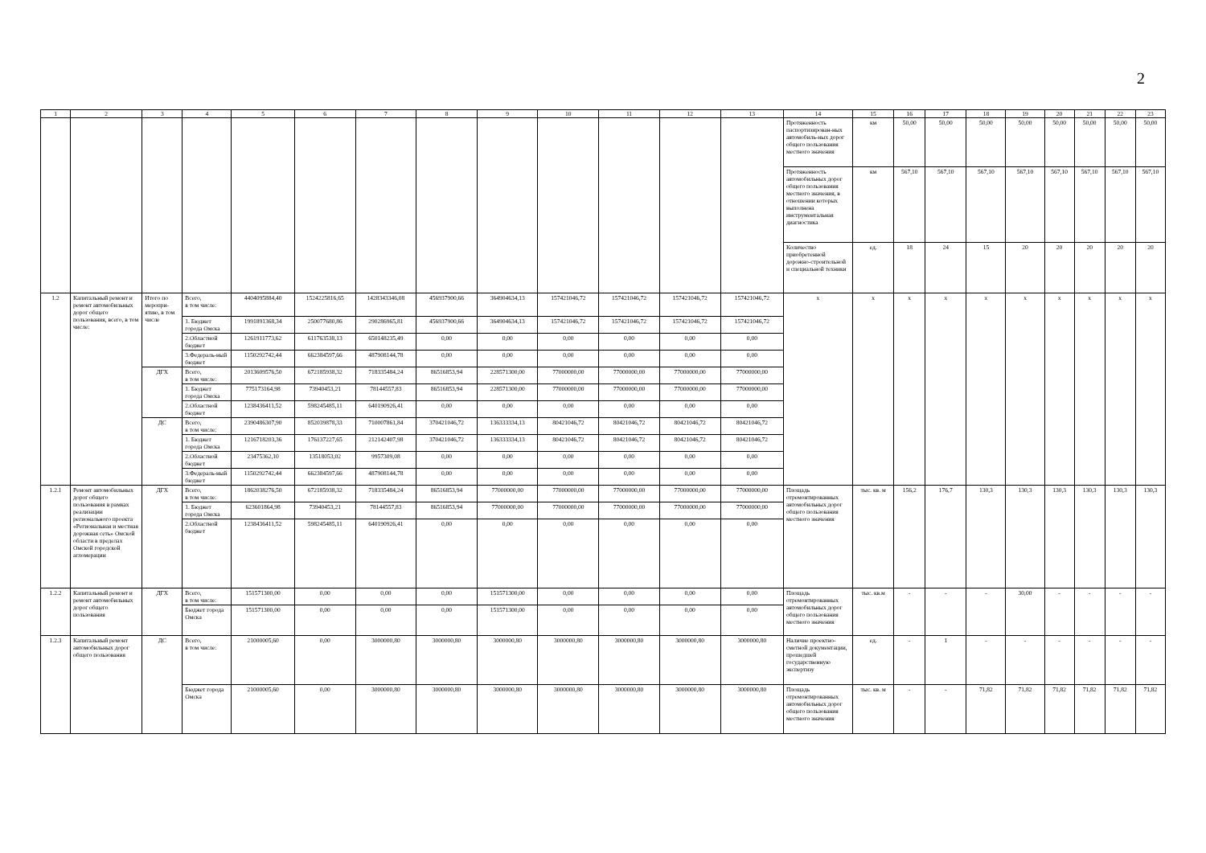2
| 1 | 2 | 3 | 4 | 5 | 6 | 7 | 8 | 9 | 10 | 11 | 12 | 13 | 14 | 15 | 16 | 17 | 18 | 19 | 20 | 21 | 22 | 23 |
| --- | --- | --- | --- | --- | --- | --- | --- | --- | --- | --- | --- | --- | --- | --- | --- | --- | --- | --- | --- | --- | --- | --- |
| | | | | | | | | | | | | | Протяженность паспортизирован-ных автомобиль-ных дорог общего пользования местного значения | км | 50,00 | 50,00 | 50,00 | 50,00 | 50,00 | 50,00 | 50,00 | 50,00 |
| | | | | | | | | | | | | | Протяженность автомобильных дорог общего пользования местного значения, в отношении которых выполнена инструментальная диагностика | км | 567,10 | 567,10 | 567,10 | 567,10 | 567,10 | 567,10 | 567,10 | 567,10 |
| | | | | | | | | | | | | | Количество приобретенной дорожно-строительной и специальной техники | ед. | 18 | 24 | 15 | 20 | 20 | 20 | 20 | 20 |
| 1.2 | Капитальный ремонт и ремонт автомобильных дорог общего пользования, всего, в том числе: | Итого по меропри-ятию, в том числе | Всего, в том числе: | 4404095884,40 | 1524225816,65 | 1428343346,08 | 456937900,66 | 364904634,13 | 157421046,72 | 157421046,72 | 157421046,72 | 157421046,72 | x | x | x | x | x | x | x | x | x | x |
| | | | 1. Бюджет города Омска | 1991891368,34 | 250077680,86 | 290286965,81 | 456937900,66 | 364904634,13 | 157421046,72 | 157421046,72 | 157421046,72 | 157421046,72 | | | | | | | | | | |
| | | | 2.Областной бюджет | 1261911773,62 | 611763538,13 | 650148235,49 | 0,00 | 0,00 | 0,00 | 0,00 | 0,00 | 0,00 | | | | | | | | | | |
| | | | 3.Федераль-ный бюджет | 1150292742,44 | 662384597,66 | 487908144,78 | 0,00 | 0,00 | 0,00 | 0,00 | 0,00 | 0,00 | | | | | | | | | | |
| | | ДГХ | Всего, в том числе: | 2013609576,50 | 672185938,32 | 718335484,24 | 86516853,94 | 228571300,00 | 77000000,00 | 77000000,00 | 77000000,00 | 77000000,00 | | | | | | | | | | |
| | | | 1. Бюджет города Омска | 775173164,98 | 73940453,21 | 78144557,83 | 86516853,94 | 228571300,00 | 77000000,00 | 77000000,00 | 77000000,00 | 77000000,00 | | | | | | | | | | |
| | | | 2.Областной бюджет | 1238436411,52 | 598245485,11 | 640190926,41 | 0,00 | 0,00 | 0,00 | 0,00 | 0,00 | 0,00 | | | | | | | | | | |
| | | ДС | Всего, в том числе: | 2390486307,90 | 852039878,33 | 710007861,84 | 370421046,72 | 136333334,13 | 80421046,72 | 80421046,72 | 80421046,72 | 80421046,72 | | | | | | | | | | |
| | | | 1. Бюджет города Омска | 1216718203,36 | 176137227,65 | 212142407,98 | 370421046,72 | 136333334,13 | 80421046,72 | 80421046,72 | 80421046,72 | 80421046,72 | | | | | | | | | | |
| | | | 2.Областной бюджет | 23475362,10 | 13518053,02 | 9957309,08 | 0,00 | 0,00 | 0,00 | 0,00 | 0,00 | 0,00 | | | | | | | | | | |
| | | | 3.Федераль-ный бюджет | 1150292742,44 | 662384597,66 | 487908144,78 | 0,00 | 0,00 | 0,00 | 0,00 | 0,00 | 0,00 | | | | | | | | | | |
| 1.2.1 | Ремонт автомобильных дорог общего пользования в рамках реализации регионального проекта «Региональная и местная дорожная сеть» Омской области в пределах Омской городской агломерации | ДГХ | Всего, в том числе: | 1862038276,50 | 672185938,32 | 718335484,24 | 86516853,94 | 77000000,00 | 77000000,00 | 77000000,00 | 77000000,00 | 77000000,00 | Площадь отремонтированных автомобильных дорог общего пользования местного значения | тыс. кв. м | 156,2 | 176,7 | 130,3 | 130,3 | 130,3 | 130,3 | 130,3 | 130,3 |
| | | | 1. Бюджет города Омска | 623601864,98 | 73940453,21 | 78144557,83 | 86516853,94 | 77000000,00 | 77000000,00 | 77000000,00 | 77000000,00 | 77000000,00 | | | | | | | | | | |
| | | | 2.Областной бюджет | 1238436411,52 | 598245485,11 | 640190926,41 | 0,00 | 0,00 | 0,00 | 0,00 | 0,00 | 0,00 | | | | | | | | | | |
| 1.2.2 | Капитальный ремонт и ремонт автомобильных дорог общего пользования | ДГХ | Всего, в том числе: | 151571300,00 | 0,00 | 0,00 | 0,00 | 151571300,00 | 0,00 | 0,00 | 0,00 | 0,00 | Площадь отремонтированных автомобильных дорог общего пользования местного значения | тыс. кв.м | - | - | - | 30,00 | - | - | - | - |
| | | | Бюджет города Омска | 151571300,00 | 0,00 | 0,00 | 0,00 | 151571300,00 | 0,00 | 0,00 | 0,00 | 0,00 | | | | | | | | | | |
| 1.2.3 | Капитальный ремонт автомобильных дорог общего пользования | ДС | Всего, в том числе: | 21000005,60 | 0,00 | 3000000,80 | 3000000,80 | 3000000,80 | 3000000,80 | 3000000,80 | 3000000,80 | 3000000,80 | Наличие проектно-сметной документации, прошедшей государственную экспертизу | ед. | - | 1 | - | - | - | - | - | - |
| | | | Бюджет города Омска | 21000005,60 | 0,00 | 3000000,80 | 3000000,80 | 3000000,80 | 3000000,80 | 3000000,80 | 3000000,80 | 3000000,80 | Площадь отремонтированных автомобильных дорог общего пользования местного значения | тыс. кв. м | - | - | 71,82 | 71,82 | 71,82 | 71,82 | 71,82 | 71,82 |